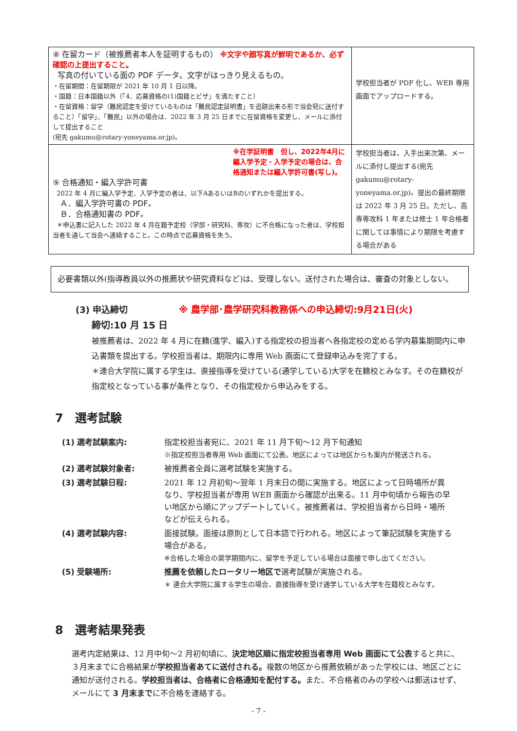| ⑧ 在留カード（被推薦者本人を証明するもの） ※文字や顔写真が鮮明であるか、必ず確認の上提出すること。 写真の付いている面の PDF データ。文字がはっきり見えるもの。 ・在留期間：在留期限が 2021 年 10 月 1 日以降。 ・国籍：日本国籍以外（「4．応募資格の(1)国籍とビザ」を満たすこと） ・在留資格：留学（難民認定を受けているものは「難民認定証明書」を追跡出来る形で当会宛に送付すること）「留学」、「難民」以外の場合は、2022 年 3 月 25 日までに在留資格を変更し、メールに添付して提出すること (宛先 gakumu@rotary-yoneyama.or.jp)。 | 学校担当者が PDF 化し、WEB 専用画面でアップロードする。 |
| ※在学証明書 但し、2022年4月に編入学予定・入学予定の場合は、合格通知または編入学許可書(写し)。 ⑨ 合格通知・編入学許可書 2022 年 4 月に編入学予定、入学予定の者は、以下AあるいはBのいずれかを提出する。 Ａ．編入学許可書の PDF。 Ｂ．合格通知書の PDF。 ＊申込書に記入した 2022 年 4 月在籍予定校（学部・研究科、専攻）に不合格になった者は、学校担当者を通して当会へ連絡すること。この時点で応募資格を失う。 | 学校担当者は、入手出来次第、メールに添付し提出する(宛先 gakumu@rotary-yoneyama.or.jp)。提出の最終期限は 2022 年 3 月 25 日。ただし、高専専攻科 1 年または修士 1 年合格者に関しては事情により期限を考慮する場合がある |
必要書類以外(指導教員以外の推薦状や研究資料など)は、受理しない。送付された場合は、審査の対象としない。
(3) 申込締切 ※ 農学部･農学研究科教務係への申込締切:9月21日(火)
締切:10 月 15 日
被推薦者は、2022 年 4 月に在籍(進学、編入)する指定校の担当者へ各指定校の定める学内募集期間内に申込書類を提出する。学校担当者は、期限内に専用 Web 画面にて登録申込みを完了する。
＊連合大学院に属する学生は、直接指導を受けている(通学している)大学を在籍校とみなす。その在籍校が指定校となっている事が条件となり、その指定校から申込みをする。
7　選考試験
| (1) 選考試験案内: | 指定校担当者宛に、2021 年 11 月下旬～12 月下旬通知 ※指定校担当者専用 Web 画面にて公表。地区によっては地区からも案内が発送される。 |
| (2) 選考試験対象者: | 被推薦者全員に選考試験を実施する。 |
| (3) 選考試験日程: | 2021 年 12 月初旬～翌年 1 月末日の間に実施する。地区によって日時場所が異なり、学校担当者が専用 WEB 画面から確認が出来る。11 月中旬頃から報告の早い地区から順にアップデートしていく。被推薦者は、学校担当者から日時・場所などが伝えられる。 |
| (4) 選考試験内容: | 面接試験。面接は原則として日本語で行われる。地区によって筆記試験を実施する場合がある。 ※合格した場合の奨学期間内に、留学を予定している場合は面接で申し出てください。 |
| (5) 受験場所: | 推薦を依頼したロータリー地区で 選考試験が実施される。 ＊ 連合大学院に属する学生の場合、直接指導を受け通学している大学を在籍校とみなす。 |
8　選考結果発表
選考内定結果は、12 月中旬～2 月初旬頃に、決定地区順に指定校担当者専用 Web 画面にて公表すると共に、３月末までに合格結果が学校担当者あてに送付される。複数の地区から推薦依頼があった学校には、地区ごとに通知が送付される。学校担当者は、合格者に合格通知を配付する。また、不合格者のみの学校へは郵送はせず、メールにて 3 月末までに不合格を連絡する。
- 7 -